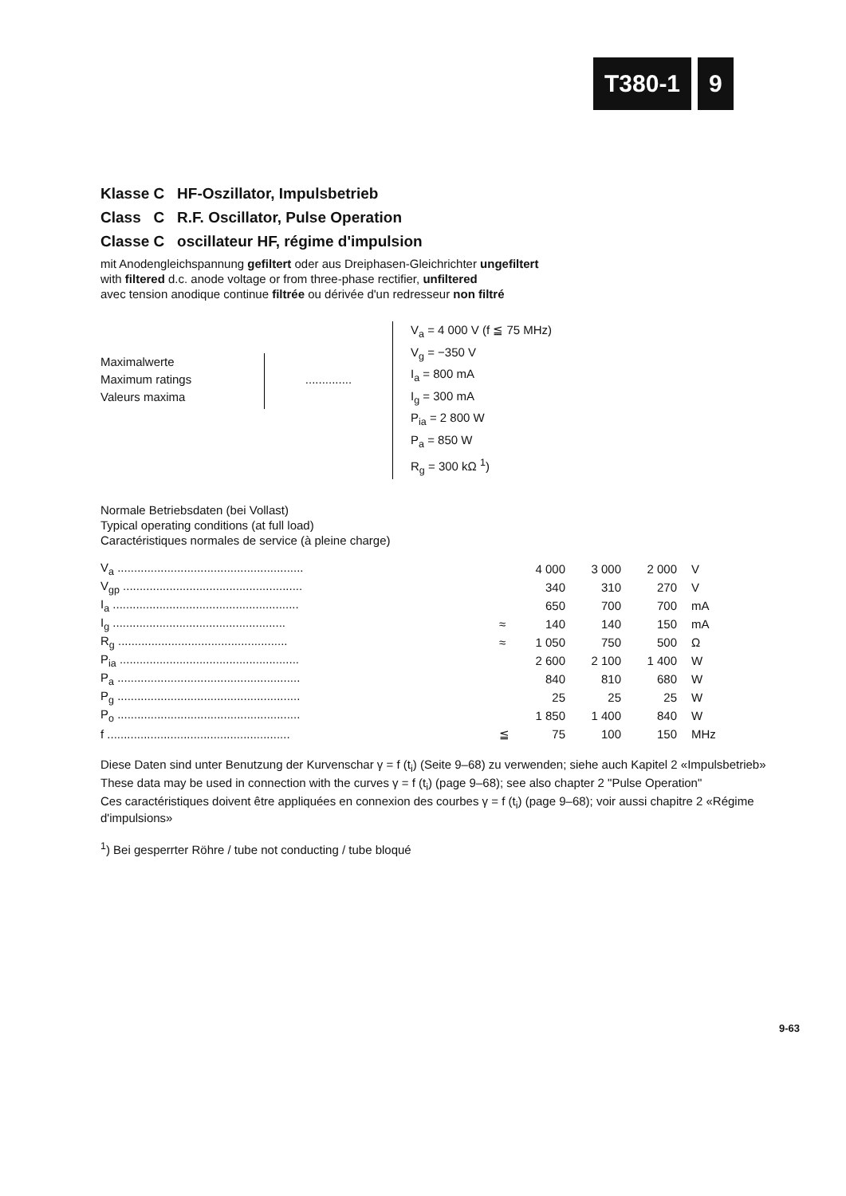T380-1 9
Klasse C HF-Oszillator, Impulsbetrieb
Class C R.F. Oscillator, Pulse Operation
Classe C oscillateur HF, régime d'impulsion
mit Anodengleichspannung gefiltert oder aus Dreiphasen-Gleichrichter ungefiltert
with filtered d.c. anode voltage or from three-phase rectifier, unfiltered
avec tension anodique continue filtrée ou dérivée d'un redresseur non filtré
Maximalwerte
Maximum ratings
Valeurs maxima
..............
V<sub>a</sub> = 4 000 V (f ≦ 75 MHz)
V<sub>g</sub> = −350 V
I<sub>a</sub> = 800 mA
I<sub>g</sub> = 300 mA
P<sub>ia</sub> = 2 800 W
P<sub>a</sub> = 850 W
R<sub>g</sub> = 300 kΩ <sup>1</sup>)
Normale Betriebsdaten (bei Vollast)
Typical operating conditions (at full load)
Caractéristiques normales de service (à pleine charge)
| V<sub>a</sub> ........................................................ | | 4 000 | 3 000 | 2 000 | V |
| V<sub>gp</sub> ...................................................... | | 340 | 310 | 270 | V |
| I<sub>a</sub> ........................................................ | | 650 | 700 | 700 | mA |
| I<sub>g</sub> .................................................... | ≈ | 140 | 140 | 150 | mA |
| R<sub>g</sub> ................................................... | ≈ | 1 050 | 750 | 500 | Ω |
| P<sub>ia</sub> ...................................................... | | 2 600 | 2 100 | 1 400 | W |
| P<sub>a</sub> ....................................................... | | 840 | 810 | 680 | W |
| P<sub>g</sub> ....................................................... | | 25 | 25 | 25 | W |
| P<sub>o</sub> ....................................................... | | 1 850 | 1 400 | 840 | W |
| f ....................................................... | ≦ | 75 | 100 | 150 | MHz |
Diese Daten sind unter Benutzung der Kurvenschar γ = f (t<sub>i</sub>) (Seite 9–68) zu verwenden; siehe auch Kapitel 2 «Impulsbetrieb»
These data may be used in connection with the curves γ = f (t<sub>i</sub>) (page 9–68); see also chapter 2 "Pulse Operation"
Ces caractéristiques doivent être appliquées en connexion des courbes γ = f (t<sub>i</sub>) (page 9–68); voir aussi chapitre 2 «Régime d'impulsions»
<sup>1</sup>) Bei gesperrter Röhre / tube not conducting / tube bloqué
9-63